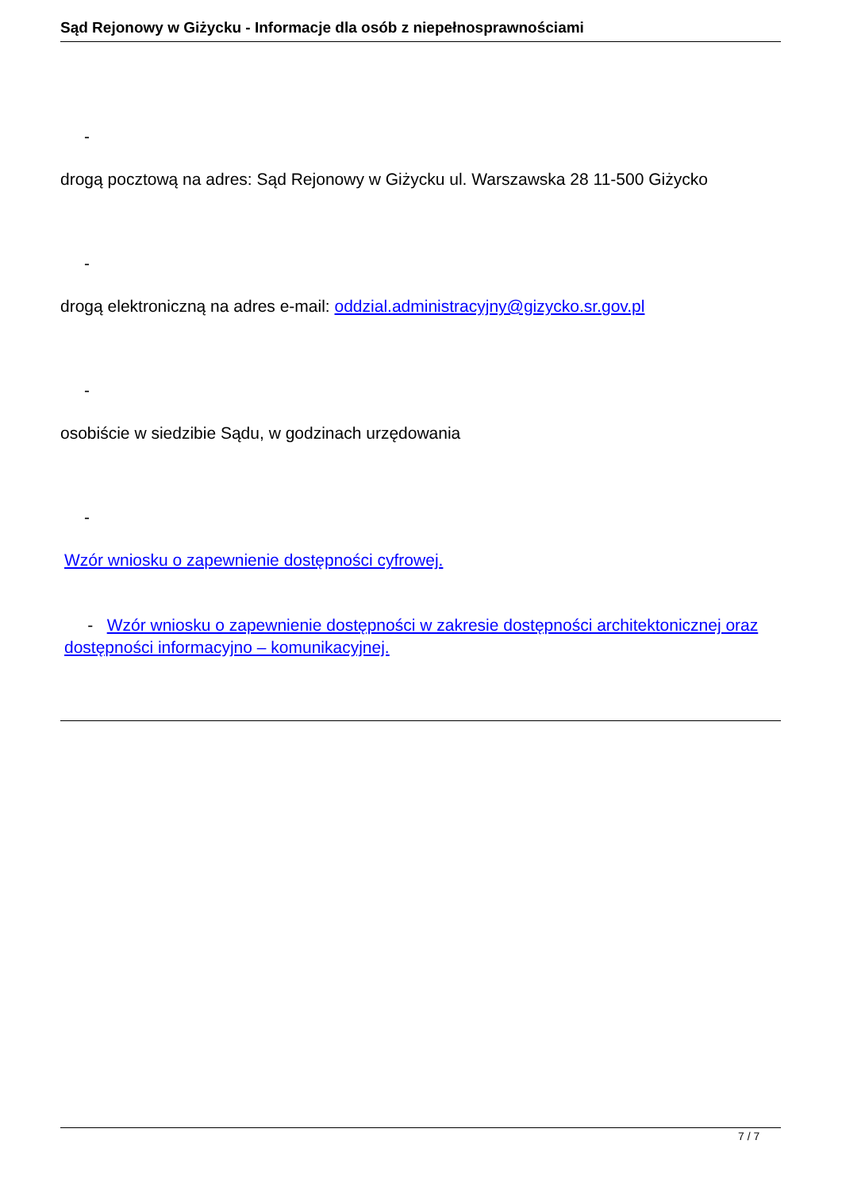Sąd Rejonowy w Giżycku - Informacje dla osób z niepełnosprawnościami
-
drogą pocztową na adres: Sąd Rejonowy w Giżycku ul. Warszawska 28 11-500 Giżycko
-
drogą elektroniczną na adres e-mail: oddzial.administracyjny@gizycko.sr.gov.pl
-
osobiście w siedzibie Sądu, w godzinach urzędowania
-
Wzór wniosku o zapewnienie dostępności cyfrowej.
- Wzór wniosku o zapewnienie dostępności w zakresie dostępności architektonicznej oraz dostępności informacyjno – komunikacyjnej.
7 / 7